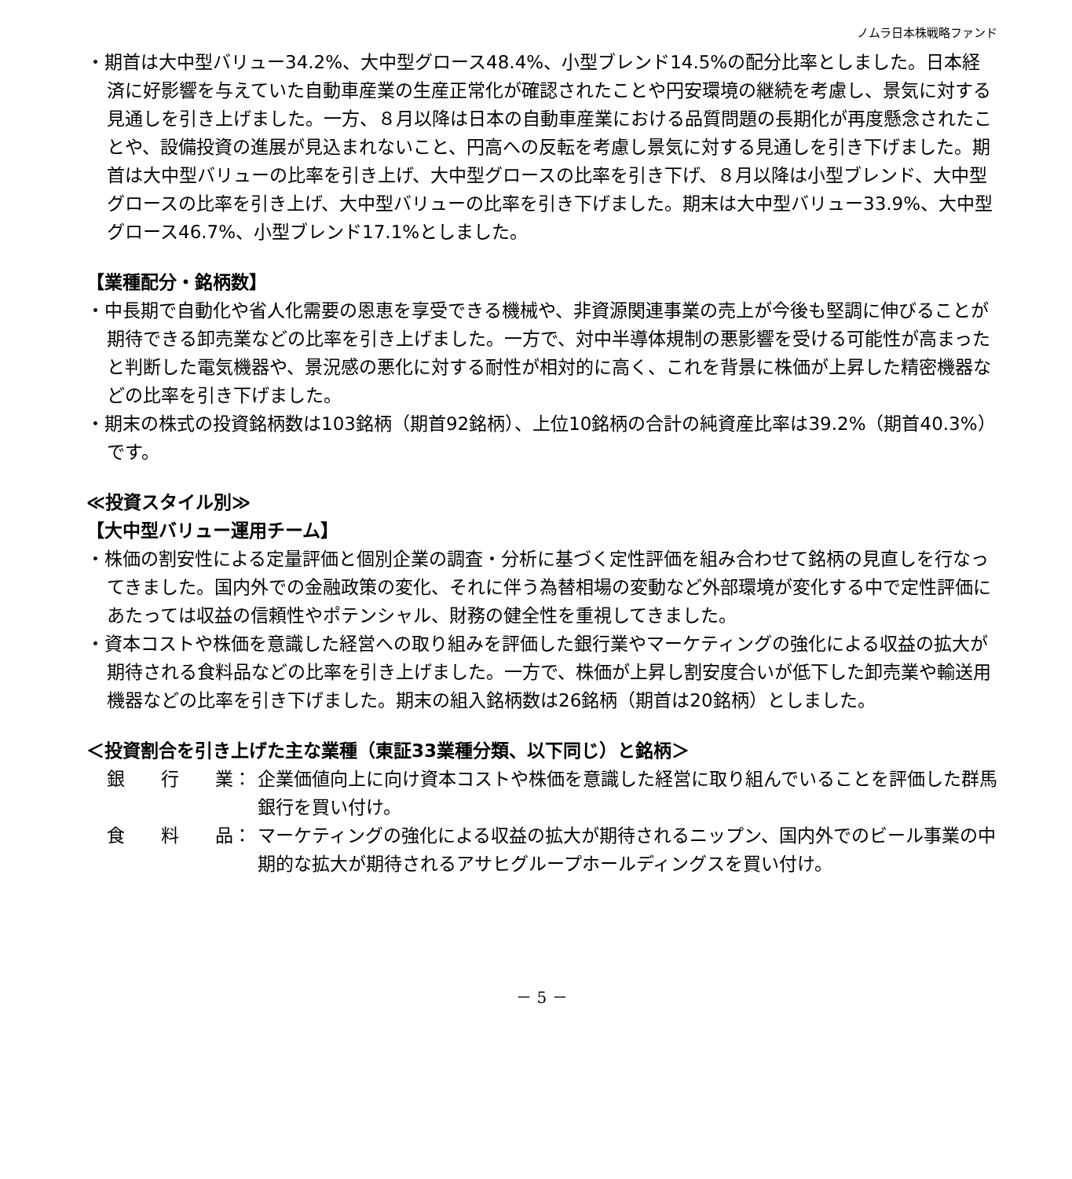ノムラ日本株戦略ファンド
・期首は大中型バリュー34.2%、大中型グロース48.4%、小型ブレンド14.5%の配分比率としました。日本経済に好影響を与えていた自動車産業の生産正常化が確認されたことや円安環境の継続を考慮し、景気に対する見通しを引き上げました。一方、８月以降は日本の自動車産業における品質問題の長期化が再度懸念されたことや、設備投資の進展が見込まれないこと、円高への反転を考慮し景気に対する見通しを引き下げました。期首は大中型バリューの比率を引き上げ、大中型グロースの比率を引き下げ、８月以降は小型ブレンド、大中型グロースの比率を引き上げ、大中型バリューの比率を引き下げました。期末は大中型バリュー33.9%、大中型グロース46.7%、小型ブレンド17.1%としました。
【業種配分・銘柄数】
・中長期で自動化や省人化需要の恩恵を享受できる機械や、非資源関連事業の売上が今後も堅調に伸びることが期待できる卸売業などの比率を引き上げました。一方で、対中半導体規制の悪影響を受ける可能性が高まったと判断した電気機器や、景況感の悪化に対する耐性が相対的に高く、これを背景に株価が上昇した精密機器などの比率を引き下げました。
・期末の株式の投資銘柄数は103銘柄（期首92銘柄）、上位10銘柄の合計の純資産比率は39.2%（期首40.3%）です。
≪投資スタイル別≫
【大中型バリュー運用チーム】
・株価の割安性による定量評価と個別企業の調査・分析に基づく定性評価を組み合わせて銘柄の見直しを行なってきました。国内外での金融政策の変化、それに伴う為替相場の変動など外部環境が変化する中で定性評価にあたっては収益の信頼性やポテンシャル、財務の健全性を重視してきました。
・資本コストや株価を意識した経営への取り組みを評価した銀行業やマーケティングの強化による収益の拡大が期待される食料品などの比率を引き上げました。一方で、株価が上昇し割安度合いが低下した卸売業や輸送用機器などの比率を引き下げました。期末の組入銘柄数は26銘柄（期首は20銘柄）としました。
＜投資割合を引き上げた主な業種（東証33業種分類、以下同じ）と銘柄＞
銀　　行　　業： 企業価値向上に向け資本コストや株価を意識した経営に取り組んでいることを評価した群馬銀行を買い付け。
食　　料　　品： マーケティングの強化による収益の拡大が期待されるニップン、国内外でのビール事業の中期的な拡大が期待されるアサヒグループホールディングスを買い付け。
－ 5 －